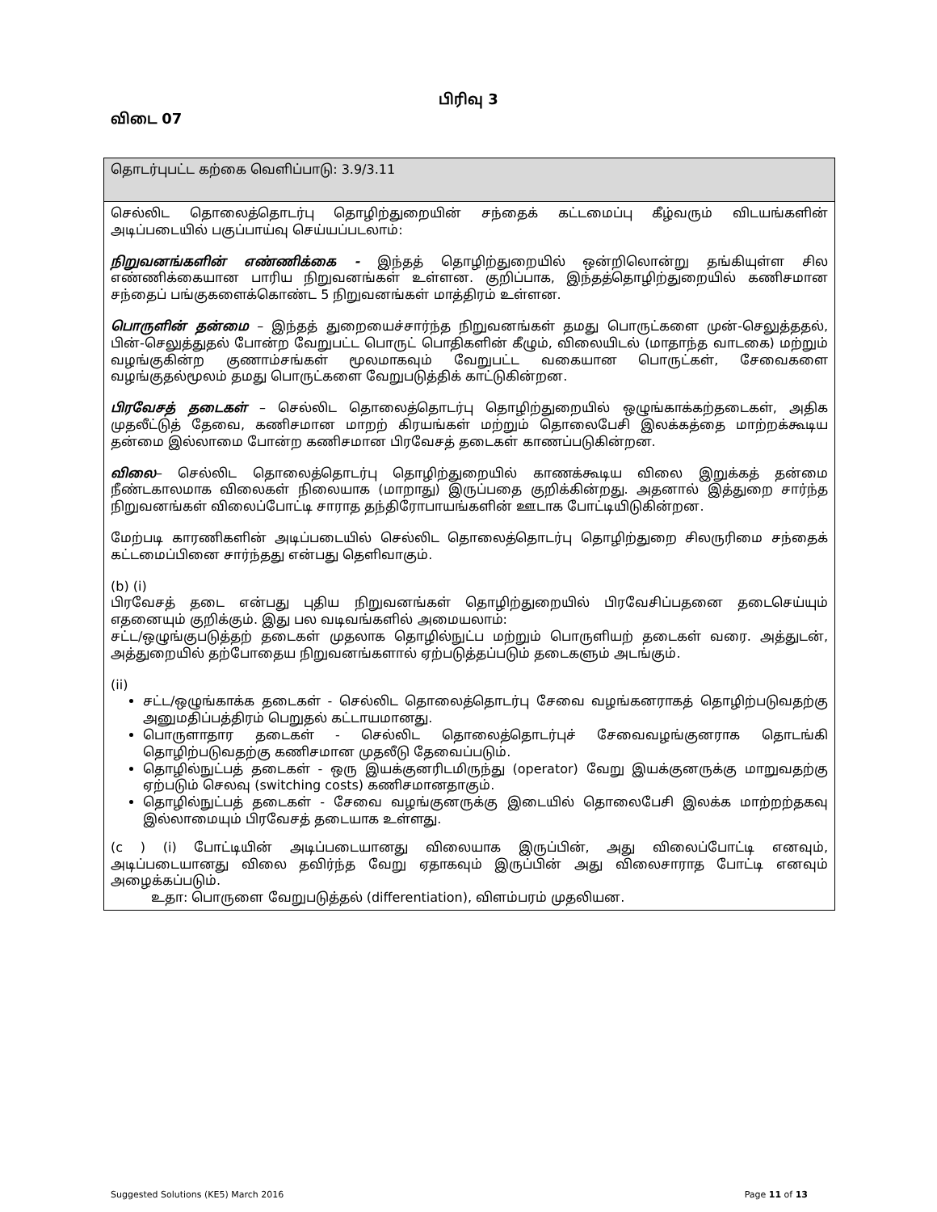பிரிவு 3
விடை 07
| தொடர்புபட்ட கற்கை வெளிப்பாடு: 3.9/3.11 |
| செல்லிட தொலைத்தொடர்பு தொழிற்துறையின் சந்தைக் கட்டமைப்பு கீழ்வரும் விடயங்களின் அடிப்படையில் பகுப்பாய்வு செய்யப்படலாம்: நிறுவனங்களின் எண்ணிக்கை - இந்தத் தொழிற்துறையில் ஒன்றிலொன்று தங்கியுள்ள சில எண்ணிக்கையான பாரிய நிறுவனங்கள் உள்ளன. குறிப்பாக, இந்தத்தொழிற்துறையில் கணிசமான சந்தைப் பங்குகளைக்கொண்ட 5 நிறுவனங்கள் மாத்திரம் உள்ளன. பொருளின் தன்மை – இந்தத் துறையைச்சார்ந்த நிறுவனங்கள் தமது பொருட்களை முன்-செலுத்ததல், பின்-செலுத்துதல் போன்ற வேறுபட்ட பொருட் பொதிகளின் கீழும், விலையிடல் (மாதாந்த வாடகை) மற்றும் வழங்குகின்ற குணாம்சங்கள் மூலமாகவும் வேறுபட்ட வகையான பொருட்கள், சேவைகளை வழங்குதல்மூலம் தமது பொருட்களை வேறுபடுத்திக் காட்டுகின்றன. பிரவேசத் தடைகள் – செல்லிட தொலைத்தொடர்பு தொழிற்துறையில் ஒழுங்காக்கற்தடைகள், அதிக முதலீட்டுத் தேவை, கணிசமான மாறற் கிரயங்கள் மற்றும் தொலைபேசி இலக்கத்தை மாற்றக்கூடிய தன்மை இல்லாமை போன்ற கணிசமான பிரவேசத் தடைகள் காணப்படுகின்றன. விலை – செல்லிட தொலைத்தொடர்பு தொழிற்துறையில் காணக்கூடிய விலை இறுக்கத் தன்மை நீண்டகாலமாக விலைகள் நிலையாக (மாறாது) இருப்பதை குறிக்கின்றது. அதனால் இத்துறை சார்ந்த நிறுவனங்கள் விலைப்போட்டி சாராத தந்திரோபாயங்களின் ஊடாக போட்டியிடுகின்றன. மேற்படி காரணிகளின் அடிப்படையில் செல்லிட தொலைத்தொடர்பு தொழிற்துறை சிலருரிமை சந்தைக் கட்டமைப்பினை சார்ந்தது என்பது தெளிவாகும். (b) (i) பிரவேசத் தடை என்பது புதிய நிறுவனங்கள் தொழிற்துறையில் பிரவேசிப்பதனை தடைசெய்யும் எதனையும் குறிக்கும். இது பல வடிவங்களில் அமையலாம்: சட்ட/ஒழுங்குபடுத்தற் தடைகள் முதலாக தொழில்நுட்ப மற்றும் பொருளியற் தடைகள் வரை. அத்துடன், அத்துறையில் தற்போதைய நிறுவனங்களால் ஏற்படுத்தப்படும் தடைகளும் அடங்கும். (ii) சட்ட/ஒழுங்காக்க தடைகள் - செல்லிட தொலைத்தொடர்பு சேவை வழங்கனராகத் தொழிற்படுவதற்கு அனுமதிப்பத்திரம் பெறுதல் கட்டாயமானது. பொருளாதார தடைகள் - செல்லிட தொலைத்தொடர்புச் சேவைவழங்குனராக தொடங்கி தொழிற்படுவதற்கு கணிசமான முதலீடு தேவைப்படும். தொழில்நுட்பத் தடைகள் - ஒரு இயக்குனரிடமிருந்து (operator) வேறு இயக்குனருக்கு மாறுவதற்கு ஏற்படும் செலவு (switching costs) கணிசமானதாகும். தொழில்நுட்பத் தடைகள் - சேவை வழங்குனருக்கு இடையில் தொலைபேசி இலக்க மாற்றற்தகவு இல்லாமையும் பிரவேசத் தடையாக உள்ளது. (c ) (i) போட்டியின் அடிப்படையானது விலையாக இருப்பின், அது விலைப்போட்டி எனவும், அடிப்படையானது விலை தவிர்ந்த வேறு ஏதாகவும் இருப்பின் அது விலைசாராத போட்டி எனவும் அழைக்கப்படும். உதா: பொருளை வேறுபடுத்தல் (differentiation), விளம்பரம் முதலியன. |
Suggested Solutions (KE5) March 2016 Page 11 of 13